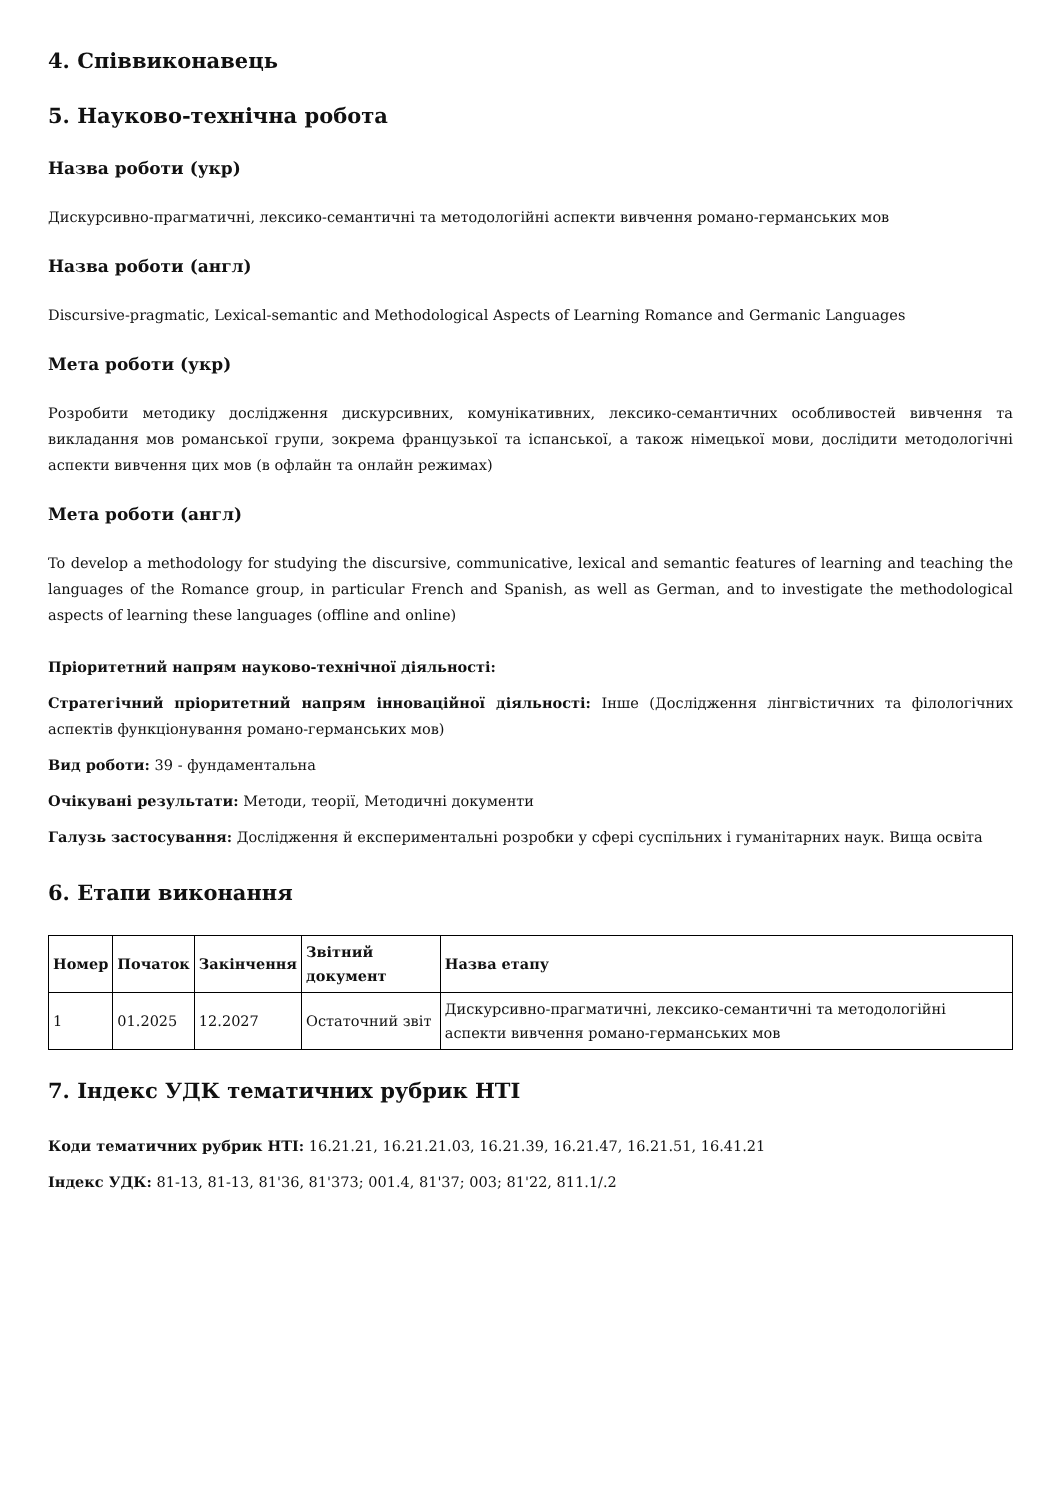4. Співвиконавець
5. Науково-технічна робота
Назва роботи (укр)
Дискурсивно-прагматичні, лексико-семантичні та методологійні аспекти вивчення романо-германських мов
Назва роботи (англ)
Discursive-pragmatic, Lexical-semantic and Methodological Aspects of Learning Romance and Germanic Languages
Мета роботи (укр)
Розробити методику дослідження дискурсивних, комунікативних, лексико-семантичних особливостей вивчення та викладання мов романської групи, зокрема французької та іспанської, а також німецької мови, дослідити методологічні аспекти вивчення цих мов (в офлайн та онлайн режимах)
Мета роботи (англ)
To develop a methodology for studying the discursive, communicative, lexical and semantic features of learning and teaching the languages of the Romance group, in particular French and Spanish, as well as German, and to investigate the methodological aspects of learning these languages (offline and online)
Пріоритетний напрям науково-технічної діяльності:
Стратегічний пріоритетний напрям інноваційної діяльності: Інше (Дослідження лінгвістичних та філологічних аспектів функціонування романо-германських мов)
Вид роботи: 39 - фундаментальна
Очікувані результати: Методи, теорії, Методичні документи
Галузь застосування: Дослідження й експериментальні розробки у сфері суспільних і гуманітарних наук. Вища освіта
6. Етапи виконання
| Номер | Початок | Закінчення | Звітний документ | Назва етапу |
| --- | --- | --- | --- | --- |
| 1 | 01.2025 | 12.2027 | Остаточний звіт | Дискурсивно-прагматичні, лексико-семантичні та методологійні аспекти вивчення романо-германських мов |
7. Індекс УДК тематичних рубрик НТІ
Коди тематичних рубрик НТІ: 16.21.21, 16.21.21.03, 16.21.39, 16.21.47, 16.21.51, 16.41.21
Індекс УДК: 81-13, 81-13, 81'36, 81'373; 001.4, 81'37; 003; 81'22, 811.1/.2